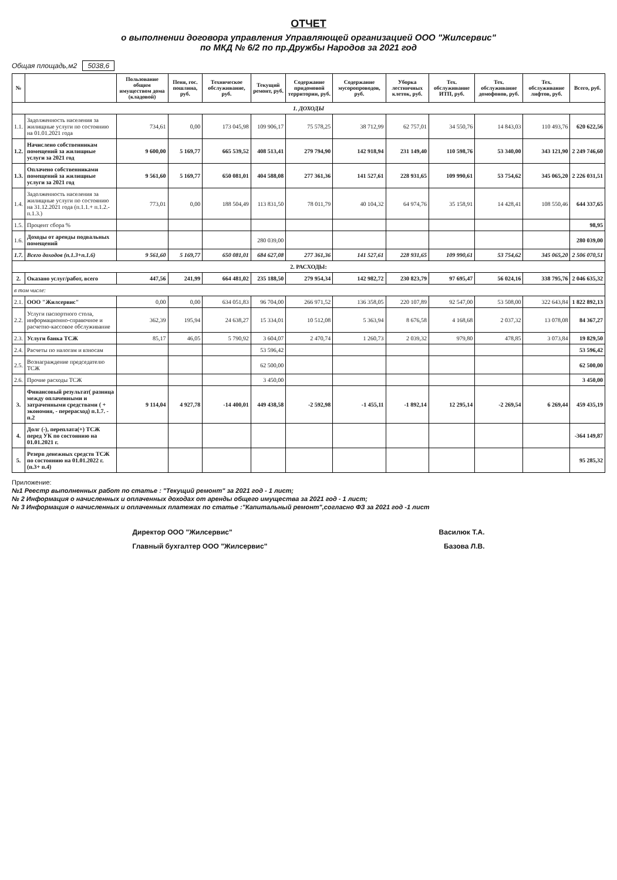ОТЧЕТ
о выполнении договора управления Управляющей организацией ООО "Жилсервис"
по МКД № 6/2 по пр.Дружбы Народов за 2021 год
Общая площадь,м2 5038,6
| № | | Пользование общим имуществом дома (кладовой) | Пеня, гос. пошлина, руб. | Техническое обслуживание, руб. | Текущий ремонт, руб. | Содержание придомовой территории, руб. | Содержание мусоропроводов, руб. | Уборка лестничных клеток, руб. | Тех. обслуживание ИТП, руб. | Тех. обслуживание домофонов, руб. | Тех. обслуживание лифтов, руб. | Всего, руб. |
| --- | --- | --- | --- | --- | --- | --- | --- | --- | --- | --- | --- | --- |
| 1. ДОХОДЫ | | | | | | | | | | | | |
| 1.1. | Задолженность населения за жилищные услуги по состоянию на 01.01.2021 года | 734,61 | 0,00 | 173 045,98 | 109 906,17 | 75 578,25 | 38 712,99 | 62 757,01 | 34 550,76 | 14 843,03 | 110 493,76 | 620 622,56 |
| 1.2. | Начислено собственникам помещений за жилищные услуги за 2021 год | 9 600,00 | 5 169,77 | 665 539,52 | 408 513,41 | 279 794,90 | 142 918,94 | 231 149,40 | 110 598,76 | 53 340,00 | 343 121,90 | 2 249 746,60 |
| 1.3. | Оплачено собственниками помещений за жилищные услуги за 2021 год | 9 561,60 | 5 169,77 | 650 081,01 | 404 588,08 | 277 361,36 | 141 527,61 | 228 931,65 | 109 990,61 | 53 754,62 | 345 065,20 | 2 226 031,51 |
| 1.4. | Задолженность населения за жилищные услуги по состоянию на 31.12.2021 года (п.1.1.+ п.1.2.- п.1.3.) | 773,01 | 0,00 | 188 504,49 | 113 831,50 | 78 011,79 | 40 104,32 | 64 974,76 | 35 158,91 | 14 428,41 | 108 550,46 | 644 337,65 |
| 1.5. | Процент сбора % | | | | | | | | | | | 98,95 |
| 1.6. | Доходы от аренды подвальных помещений | | | | 280 039,00 | | | | | | | 280 039,00 |
| 1.7. | Всего доходов (п.1.3+п.1.6) | 9 561,60 | 5 169,77 | 650 081,01 | 684 627,08 | 277 361,36 | 141 527,61 | 228 931,65 | 109 990,61 | 53 754,62 | 345 065,20 | 2 506 070,51 |
| 2. РАСХОДЫ: | | | | | | | | | | | | |
| 2. | Оказано услуг/работ, всего | 447,56 | 241,99 | 664 481,02 | 235 188,50 | 279 954,34 | 142 982,72 | 230 823,79 | 97 695,47 | 56 024,16 | 338 795,76 | 2 046 635,32 |
| в том числе: | | | | | | | | | | | | |
| 2.1. | ООО "Жилсервис" | 0,00 | 0,00 | 634 051,83 | 96 704,00 | 266 971,52 | 136 358,05 | 220 107,89 | 92 547,00 | 53 508,00 | 322 643,84 | 1 822 892,13 |
| 2.2. | Услуги паспортного стола, информационно-справочное и расчетно-кассовое обслуживание | 362,39 | 195,94 | 24 638,27 | 15 334,01 | 10 512,08 | 5 363,94 | 8 676,58 | 4 168,68 | 2 037,32 | 13 078,08 | 84 367,27 |
| 2.3. | Услуги банка ТСЖ | 85,17 | 46,05 | 5 790,92 | 3 604,07 | 2 470,74 | 1 260,73 | 2 039,32 | 979,80 | 478,85 | 3 073,84 | 19 829,50 |
| 2.4. | Расчеты по налогам и взносам | | | | 53 596,42 | | | | | | | 53 596,42 |
| 2.5. | Вознаграждение председателю ТСЖ | | | | 62 500,00 | | | | | | | 62 500,00 |
| 2.6. | Прочие расходы ТСЖ | | | | 3 450,00 | | | | | | | 3 450,00 |
| 3. | Финансовый результат( разница между оплаченными и затраченными средствами ( + экономия, - перерасход) п.1.7. - п.2 | 9 114,04 | 4 927,78 | -14 400,01 | 449 438,58 | -2 592,98 | -1 455,11 | -1 892,14 | 12 295,14 | -2 269,54 | 6 269,44 | 459 435,19 |
| 4. | Долг (-), переплата(+) ТСЖ перед УК по состоянию на 01.01.2021 г. | | | | | | | | | | | -364 149,87 |
| 5. | Резерв денежных средств ТСЖ по состоянию на 01.01.2022 г.(п.3+ п.4) | | | | | | | | | | | 95 285,32 |
Приложение:
№1 Реестр выполненных работ по статье : "Текущий ремонт" за 2021 год - 1 лист;
№ 2 Информация о начисленных и оплаченных доходах от аренды общего имущества за 2021 год - 1 лист;
№ 3 Информация о начисленных и оплаченных платежах по статье :"Капитальный ремонт",согласно ФЗ за 2021 год -1 лист
Директор ООО "Жилсервис" Василюк Т.А.
Главный бухгалтер ООО "Жилсервис" Базова Л.В.